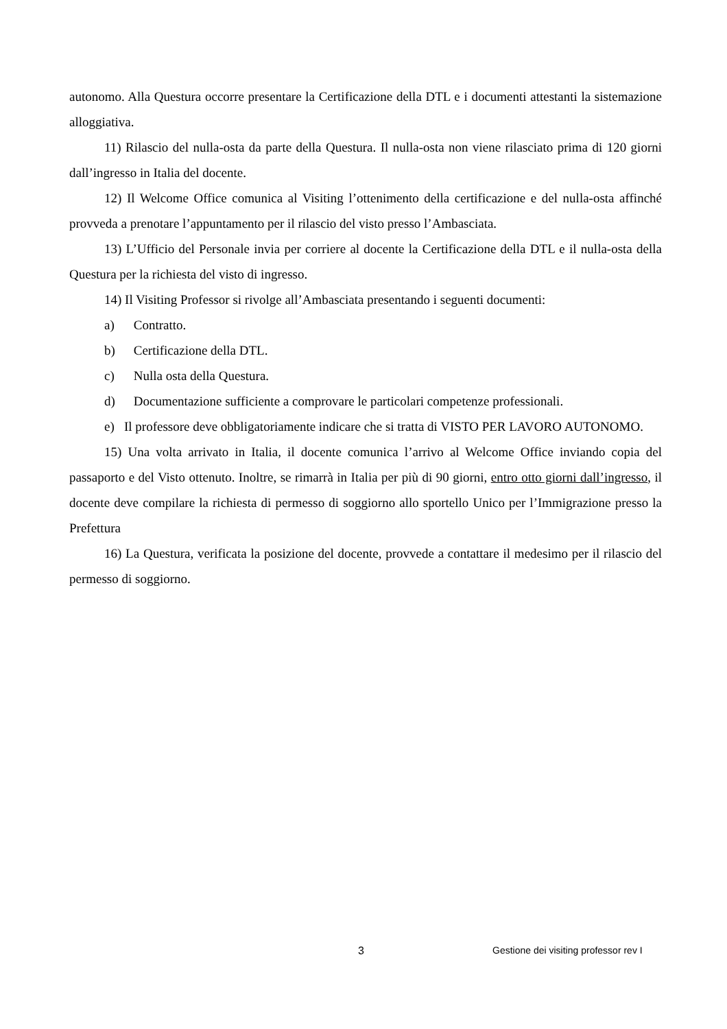autonomo. Alla Questura occorre presentare la Certificazione della DTL e i documenti attestanti la sistemazione alloggiativa.
11) Rilascio del nulla-osta da parte della Questura. Il nulla-osta non viene rilasciato prima di 120 giorni dall’ingresso in Italia del docente.
12) Il Welcome Office comunica al Visiting l’ottenimento della certificazione e del nulla-osta affinché provveda a prenotare l’appuntamento per il rilascio del visto presso l’Ambasciata.
13) L’Ufficio del Personale invia per corriere al docente la Certificazione della DTL e il nulla-osta della Questura per la richiesta del visto di ingresso.
14) Il Visiting Professor si rivolge all’Ambasciata presentando i seguenti documenti:
a) Contratto.
b) Certificazione della DTL.
c) Nulla osta della Questura.
d) Documentazione sufficiente a comprovare le particolari competenze professionali.
e) Il professore deve obbligatoriamente indicare che si tratta di VISTO PER LAVORO AUTONOMO.
15) Una volta arrivato in Italia, il docente comunica l’arrivo al Welcome Office inviando copia del passaporto e del Visto ottenuto. Inoltre, se rimarrà in Italia per più di 90 giorni, entro otto giorni dall’ingresso, il docente deve compilare la richiesta di permesso di soggiorno allo sportello Unico per l’Immigrazione presso la Prefettura
16) La Questura, verificata la posizione del docente, provvede a contattare il medesimo per il rilascio del permesso di soggiorno.
3 Gestione dei visiting professor rev I